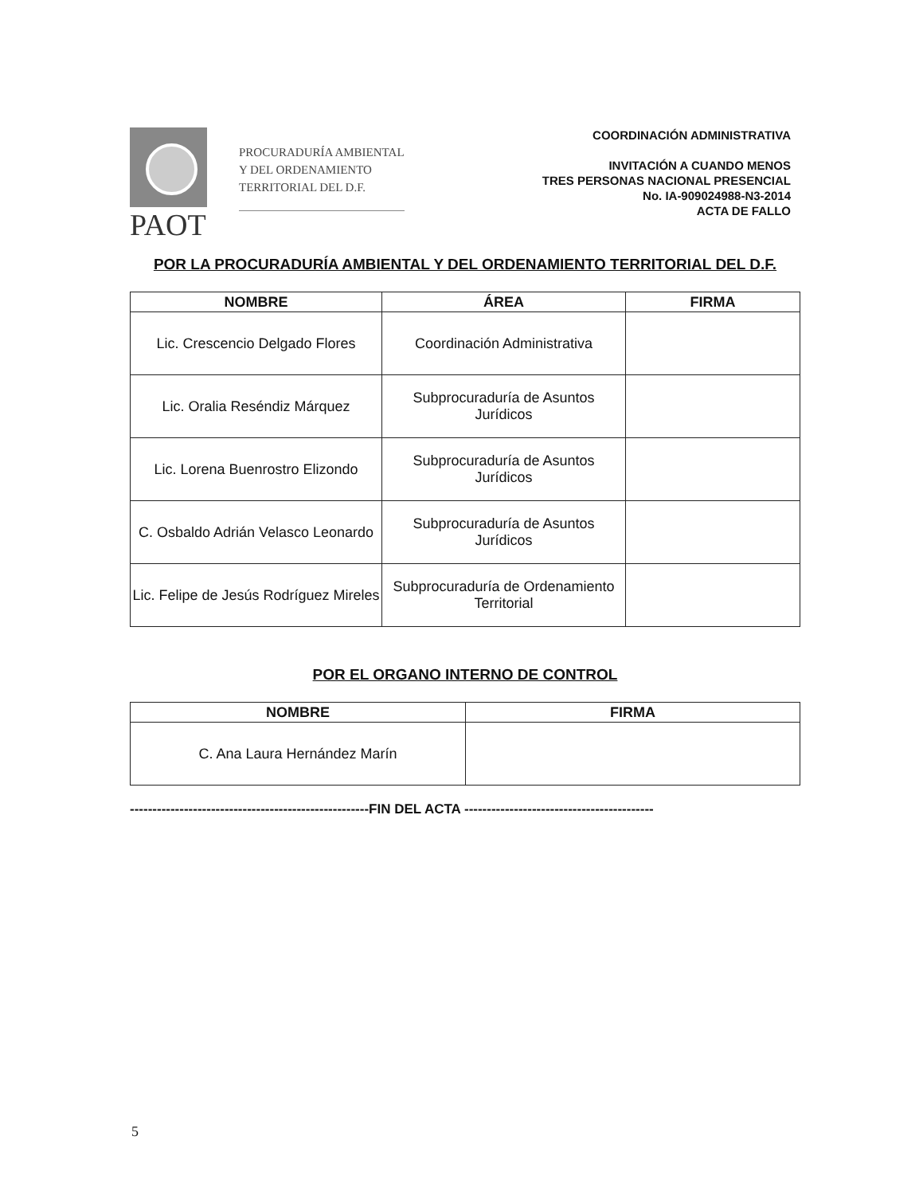PAOT
PROCURADURÍA AMBIENTAL
Y DEL ORDENAMIENTO
TERRITORIAL DEL D.F.
COORDINACIÓN ADMINISTRATIVA
INVITACIÓN A CUANDO MENOS
TRES PERSONAS NACIONAL PRESENCIAL
No. IA-909024988-N3-2014
ACTA DE FALLO
POR LA PROCURADURÍA AMBIENTAL Y DEL ORDENAMIENTO TERRITORIAL DEL D.F.
| NOMBRE | ÁREA | FIRMA |
| --- | --- | --- |
| Lic. Crescencio Delgado Flores | Coordinación Administrativa | |
| Lic. Oralia Reséndiz Márquez | Subprocuraduría de Asuntos Jurídicos | |
| Lic. Lorena Buenrostro Elizondo | Subprocuraduría de Asuntos Jurídicos | |
| C. Osbaldo Adrián Velasco Leonardo | Subprocuraduría de Asuntos Jurídicos | |
| Lic. Felipe de Jesús Rodríguez Mireles | Subprocuraduría de Ordenamiento Territorial | |
POR EL ORGANO INTERNO DE CONTROL
| NOMBRE | FIRMA |
| --- | --- |
| C. Ana Laura Hernández Marín | |
-----------------------------------------------------FIN DEL ACTA ------------------------------------------
5